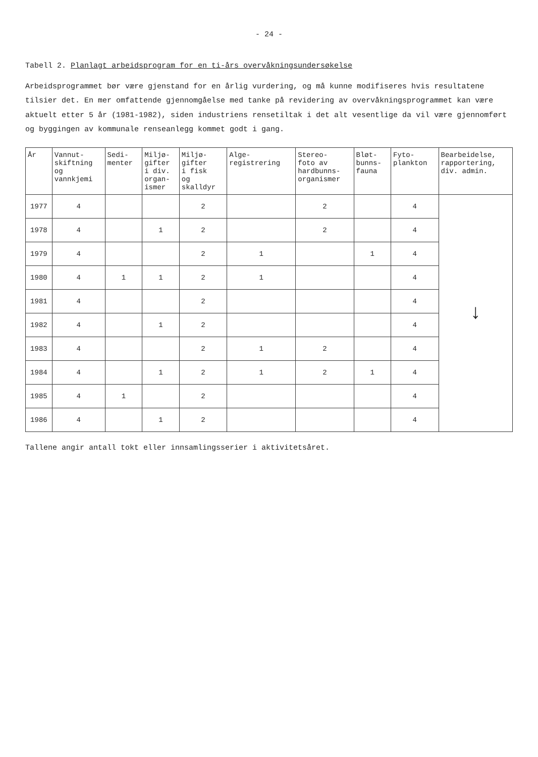- 24 -
Tabell 2. Planlagt arbeidsprogram for en ti-års overvåkningsundersøkelse
Arbeidsprogrammet bør være gjenstand for en årlig vurdering, og må kunne modifiseres hvis resultatene tilsier det. En mer omfattende gjennomgåelse med tanke på revidering av overvåkningsprogrammet kan være aktuelt etter 5 år (1981-1982), siden industriens rensetiltak i det alt vesentlige da vil være gjennomført og byggingen av kommunale renseanlegg kommet godt i gang.
| År | Vannut- skiftning og vannkjemi | Sedi- menter | Miljø- gifter i div. organ- ismer | Miljø- gifter i fisk og skalldyr | Alge- registrering | Stereo- foto av hardbunns- organismer | Bløt- bunns- fauna | Fyto- plankton | Bearbeidelse, rapportering, div. admin. |
| --- | --- | --- | --- | --- | --- | --- | --- | --- | --- |
| 1977 | 4 | | | 2 | | 2 | | 4 | ↓ |
| 1978 | 4 | | 1 | 2 | | 2 | | 4 | |
| 1979 | 4 | | | 2 | 1 | | 1 | 4 | |
| 1980 | 4 | 1 | 1 | 2 | 1 | | | 4 | |
| 1981 | 4 | | | 2 | | | | 4 | |
| 1982 | 4 | | 1 | 2 | | | | 4 | |
| 1983 | 4 | | | 2 | 1 | 2 | | 4 | |
| 1984 | 4 | | 1 | 2 | 1 | 2 | 1 | 4 | |
| 1985 | 4 | 1 | | 2 | | | | 4 | |
| 1986 | 4 | | 1 | 2 | | | | 4 | |
Tallene angir antall tokt eller innsamlingsserier i aktivitetsåret.